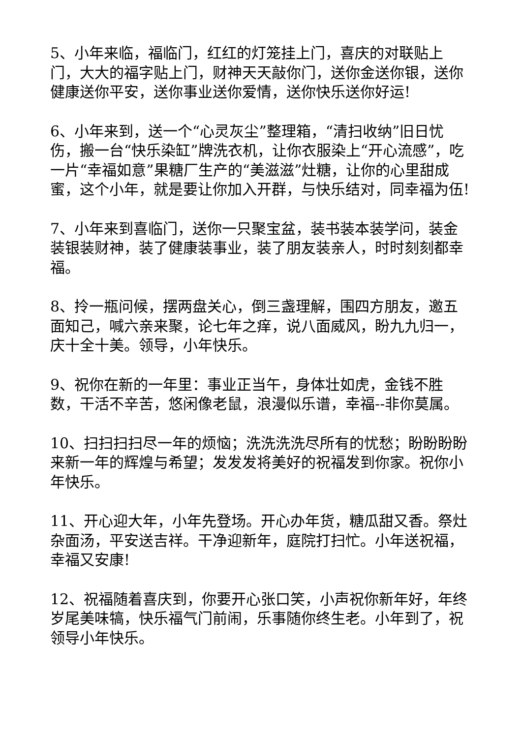5、小年来临，福临门，红红的灯笼挂上门，喜庆的对联贴上门，大大的福字贴上门，财神天天敲你门，送你金送你银，送你健康送你平安，送你事业送你爱情，送你快乐送你好运!
6、小年来到，送一个“心灵灰尘”整理箱，“清扫收纳”旧日忧伤，搬一台“快乐染缸”牌洗衣机，让你衣服染上“开心流感”，吃一片“幸福如意”果糖厂生产的“美滋滋”灶糖，让你的心里甜成蜜，这个小年，就是要让你加入开群，与快乐结对，同幸福为伍!
7、小年来到喜临门，送你一只聚宝盆，装书装本装学问，装金装银装财神，装了健康装事业，装了朋友装亲人，时时刻刻都幸福。
8、拎一瓶问候，摆两盘关心，倒三盏理解，围四方朋友，邀五面知己，喊六亲来聚，论七年之痒，说八面威风，盼九九归一，庆十全十美。领导，小年快乐。
9、祝你在新的一年里：事业正当午，身体壮如虎，金钱不胜数，干活不辛苦，悠闲像老鼠，浪漫似乐谱，幸福--非你莫属。
10、扫扫扫扫尽一年的烦恼；洗洗洗洗尽所有的忧愁；盼盼盼盼来新一年的辉煌与希望；发发发将美好的祝福发到你家。祝你小年快乐。
11、开心迎大年，小年先登场。开心办年货，糖瓜甜又香。祭灶杂面汤，平安送吉祥。干净迎新年，庭院打扫忙。小年送祝福，幸福又安康!
12、祝福随着喜庆到，你要开心张口笑，小声祝你新年好，年终岁尾美味犒，快乐福气门前闹，乐事随你终生老。小年到了，祝领导小年快乐。